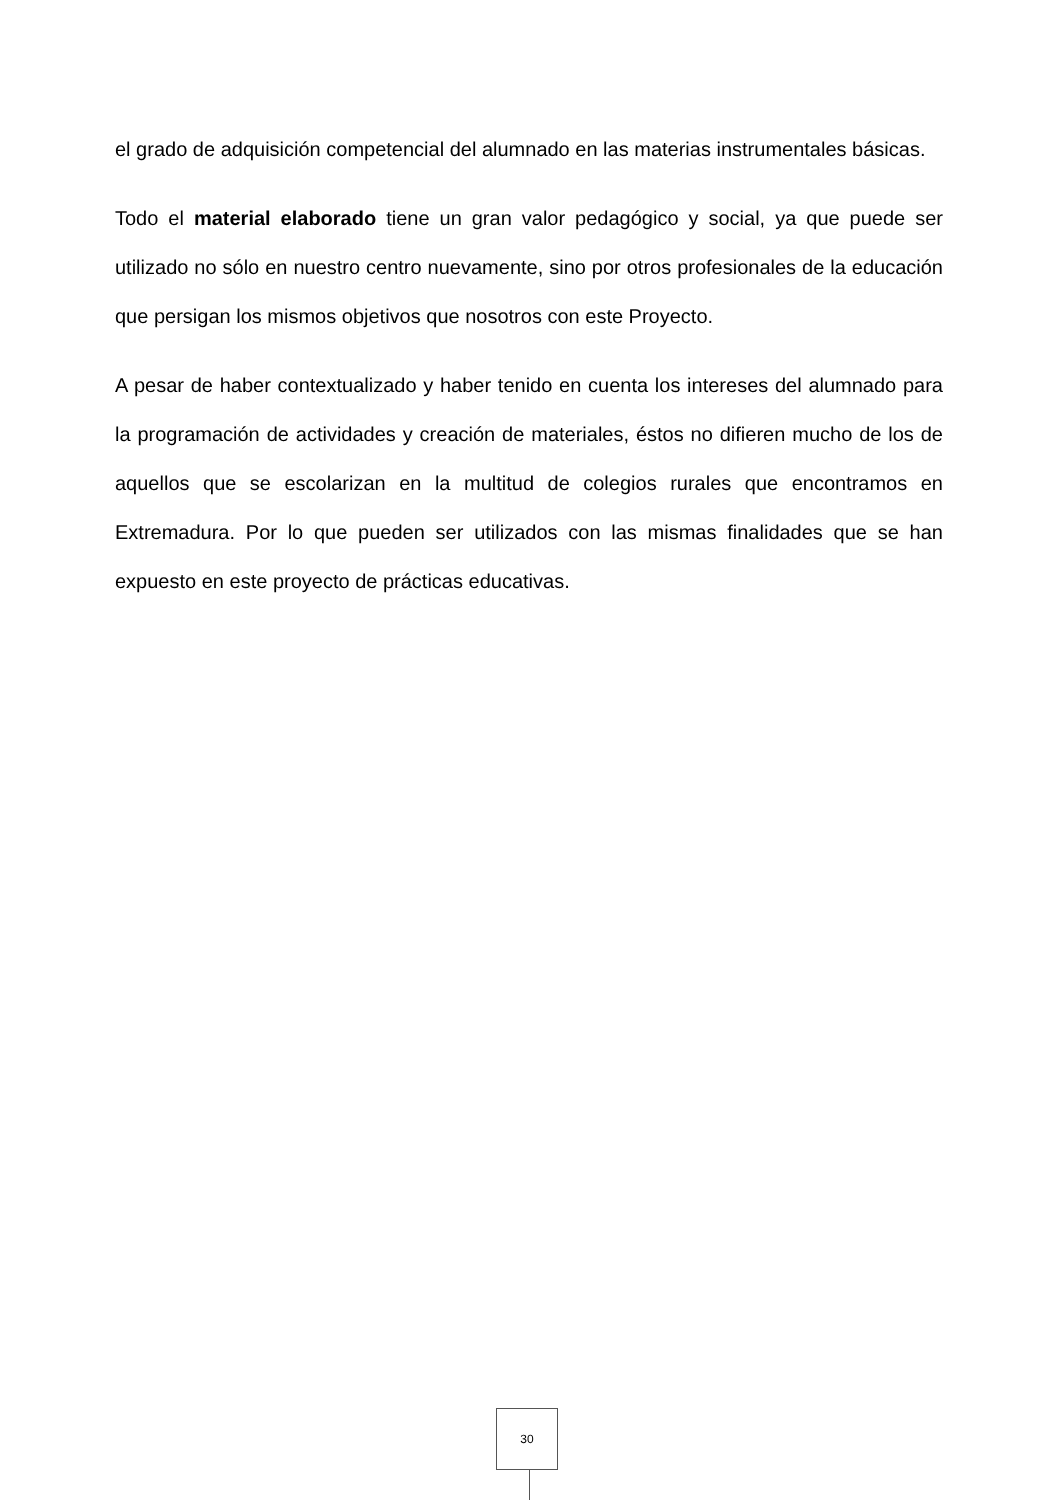el grado de adquisición competencial del alumnado en las materias instrumentales básicas.
Todo el material elaborado tiene un gran valor pedagógico y social, ya que puede ser utilizado no sólo en nuestro centro nuevamente, sino por otros profesionales de la educación que persigan los mismos objetivos que nosotros con este Proyecto.
A pesar de haber contextualizado y haber tenido en cuenta los intereses del alumnado para la programación de actividades y creación de materiales, éstos no difieren mucho de los de aquellos que se escolarizan en la multitud de colegios rurales que encontramos en Extremadura. Por lo que pueden ser utilizados con las mismas finalidades que se han expuesto en este proyecto de prácticas educativas.
30